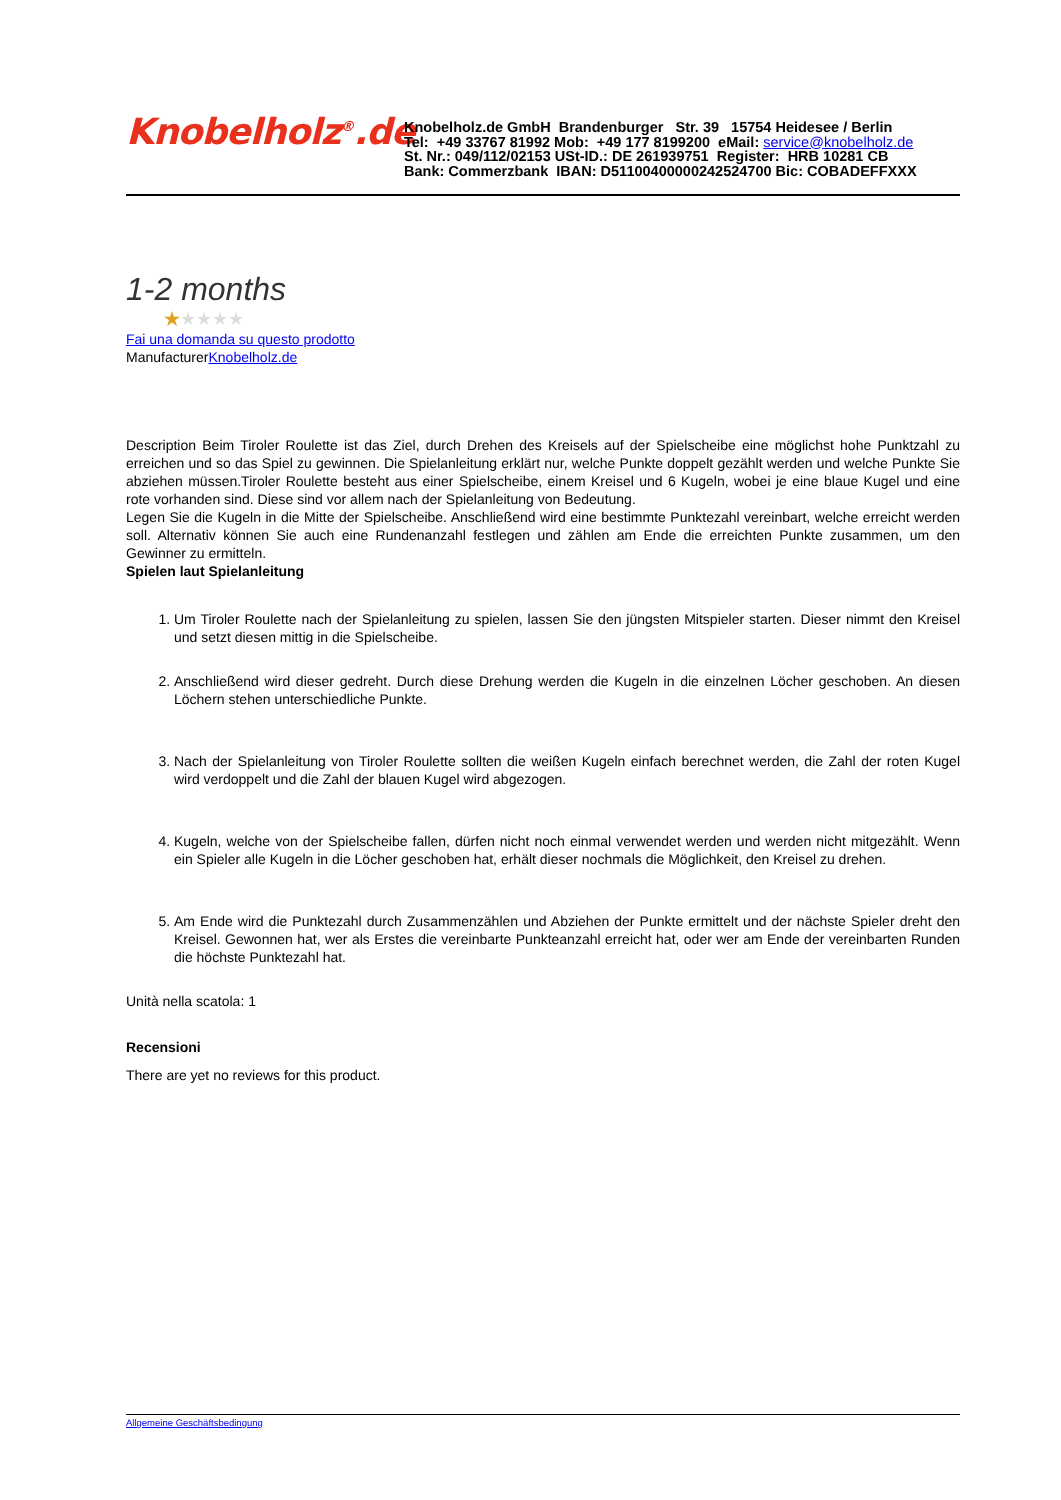Knobelholz<sup>®</sup>.de
Knobelholz.de GmbH Brandenburger Str. 39 15754 Heidesee / Berlin
Tel: +49 33767 81992 Mob: +49 177 8199200 eMail: service@knobelholz.de
St. Nr.: 049/112/02153 USt-ID.: DE 261939751 Register: HRB 10281 CB
Bank: Commerzbank IBAN: D51100400000242524700 Bic: COBADEFFXXX
1-2 months
★★★★★
Fai una domanda su questo prodotto
ManufacturerKnobelholz.de
Description Beim Tiroler Roulette ist das Ziel, durch Drehen des Kreisels auf der Spielscheibe eine möglichst hohe Punktzahl zu erreichen und so das Spiel zu gewinnen. Die Spielanleitung erklärt nur, welche Punkte doppelt gezählt werden und welche Punkte Sie abziehen müssen.Tiroler Roulette besteht aus einer Spielscheibe, einem Kreisel und 6 Kugeln, wobei je eine blaue Kugel und eine rote vorhanden sind. Diese sind vor allem nach der Spielanleitung von Bedeutung.
Legen Sie die Kugeln in die Mitte der Spielscheibe. Anschließend wird eine bestimmte Punktezahl vereinbart, welche erreicht werden soll. Alternativ können Sie auch eine Rundenanzahl festlegen und zählen am Ende die erreichten Punkte zusammen, um den Gewinner zu ermitteln.
Spielen laut Spielanleitung
1. Um Tiroler Roulette nach der Spielanleitung zu spielen, lassen Sie den jüngsten Mitspieler starten. Dieser nimmt den Kreisel und setzt diesen mittig in die Spielscheibe.
2. Anschließend wird dieser gedreht. Durch diese Drehung werden die Kugeln in die einzelnen Löcher geschoben. An diesen Löchern stehen unterschiedliche Punkte.
3. Nach der Spielanleitung von Tiroler Roulette sollten die weißen Kugeln einfach berechnet werden, die Zahl der roten Kugel wird verdoppelt und die Zahl der blauen Kugel wird abgezogen.
4. Kugeln, welche von der Spielscheibe fallen, dürfen nicht noch einmal verwendet werden und werden nicht mitgezählt. Wenn ein Spieler alle Kugeln in die Löcher geschoben hat, erhält dieser nochmals die Möglichkeit, den Kreisel zu drehen.
5. Am Ende wird die Punktezahl durch Zusammenzählen und Abziehen der Punkte ermittelt und der nächste Spieler dreht den Kreisel. Gewonnen hat, wer als Erstes die vereinbarte Punkteanzahl erreicht hat, oder wer am Ende der vereinbarten Runden die höchste Punktezahl hat.
Unità nella scatola: 1
Recensioni
There are yet no reviews for this product.
Allgemeine Geschäftsbedingung